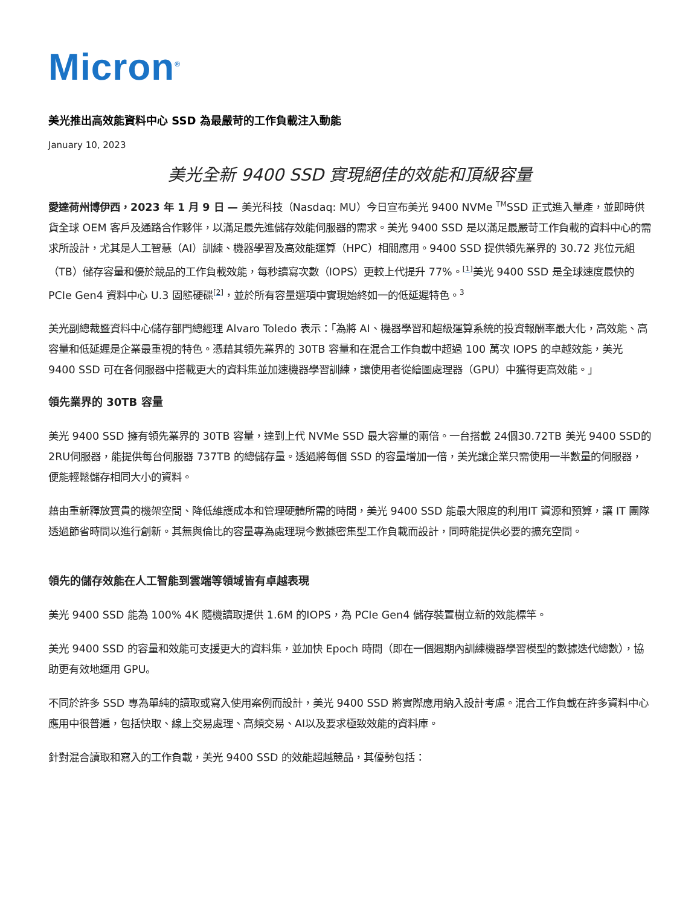Micron<sup>®</sup>
美光推出高效能資料中心 SSD 為最嚴苛的工作負載注入動能
January 10, 2023
美光全新 9400 SSD 實現絕佳的效能和頂級容量
愛達荷州博伊西，2023 年 1 月 9 日 — 美光科技（Nasdaq: MU）今日宣布美光 9400 NVMe <sup>TM</sup>SSD 正式進入量產，並即時供貨全球 OEM 客戶及通路合作夥伴，以滿足最先進儲存效能伺服器的需求。美光 9400 SSD 是以滿足最嚴苛工作負載的資料中心的需求所設計，尤其是人工智慧（AI）訓練、機器學習及高效能運算（HPC）相關應用。9400 SSD 提供領先業界的 30.72 兆位元組（TB）儲存容量和優於競品的工作負載效能，每秒讀寫次數（IOPS）更較上代提升 77%。<sup>[1]</sup>美光 9400 SSD 是全球速度最快的 PCIe Gen4 資料中心 U.3 固態硬碟<sup>[2]</sup>，並於所有容量選項中實現始終如一的低延遲特色。<sup>3</sup>
美光副總裁暨資料中心儲存部門總經理 Alvaro Toledo 表示：「為將 AI、機器學習和超級運算系統的投資報酬率最大化，高效能、高容量和低延遲是企業最重視的特色。憑藉其領先業界的 30TB 容量和在混合工作負載中超過 100 萬次 IOPS 的卓越效能，美光 9400 SSD 可在各伺服器中搭載更大的資料集並加速機器學習訓練，讓使用者從繪圖處理器（GPU）中獲得更高效能。」
領先業界的 30TB 容量
美光 9400 SSD 擁有領先業界的 30TB 容量，達到上代 NVMe SSD 最大容量的兩倍。一台搭載 24個30.72TB 美光 9400 SSD的2RU伺服器，能提供每台伺服器 737TB 的總儲存量。透過將每個 SSD 的容量增加一倍，美光讓企業只需使用一半數量的伺服器，便能輕鬆儲存相同大小的資料。
藉由重新釋放寶貴的機架空間、降低維護成本和管理硬體所需的時間，美光 9400 SSD 能最大限度的利用IT 資源和預算，讓 IT 團隊透過節省時間以進行創新。其無與倫比的容量專為處理現今數據密集型工作負載而設計，同時能提供必要的擴充空間。
領先的儲存效能在人工智能到雲端等領域皆有卓越表現
美光 9400 SSD 能為 100% 4K 隨機讀取提供 1.6M 的IOPS，為 PCIe Gen4 儲存裝置樹立新的效能標竿。
美光 9400 SSD 的容量和效能可支援更大的資料集，並加快 Epoch 時間（即在一個週期內訓練機器學習模型的數據迭代總數），協助更有效地運用 GPU。
不同於許多 SSD 專為單純的讀取或寫入使用案例而設計，美光 9400 SSD 將實際應用納入設計考慮。混合工作負載在許多資料中心應用中很普遍，包括快取、線上交易處理、高頻交易、AI以及要求極致效能的資料庫。
針對混合讀取和寫入的工作負載，美光 9400 SSD 的效能超越競品，其優勢包括：